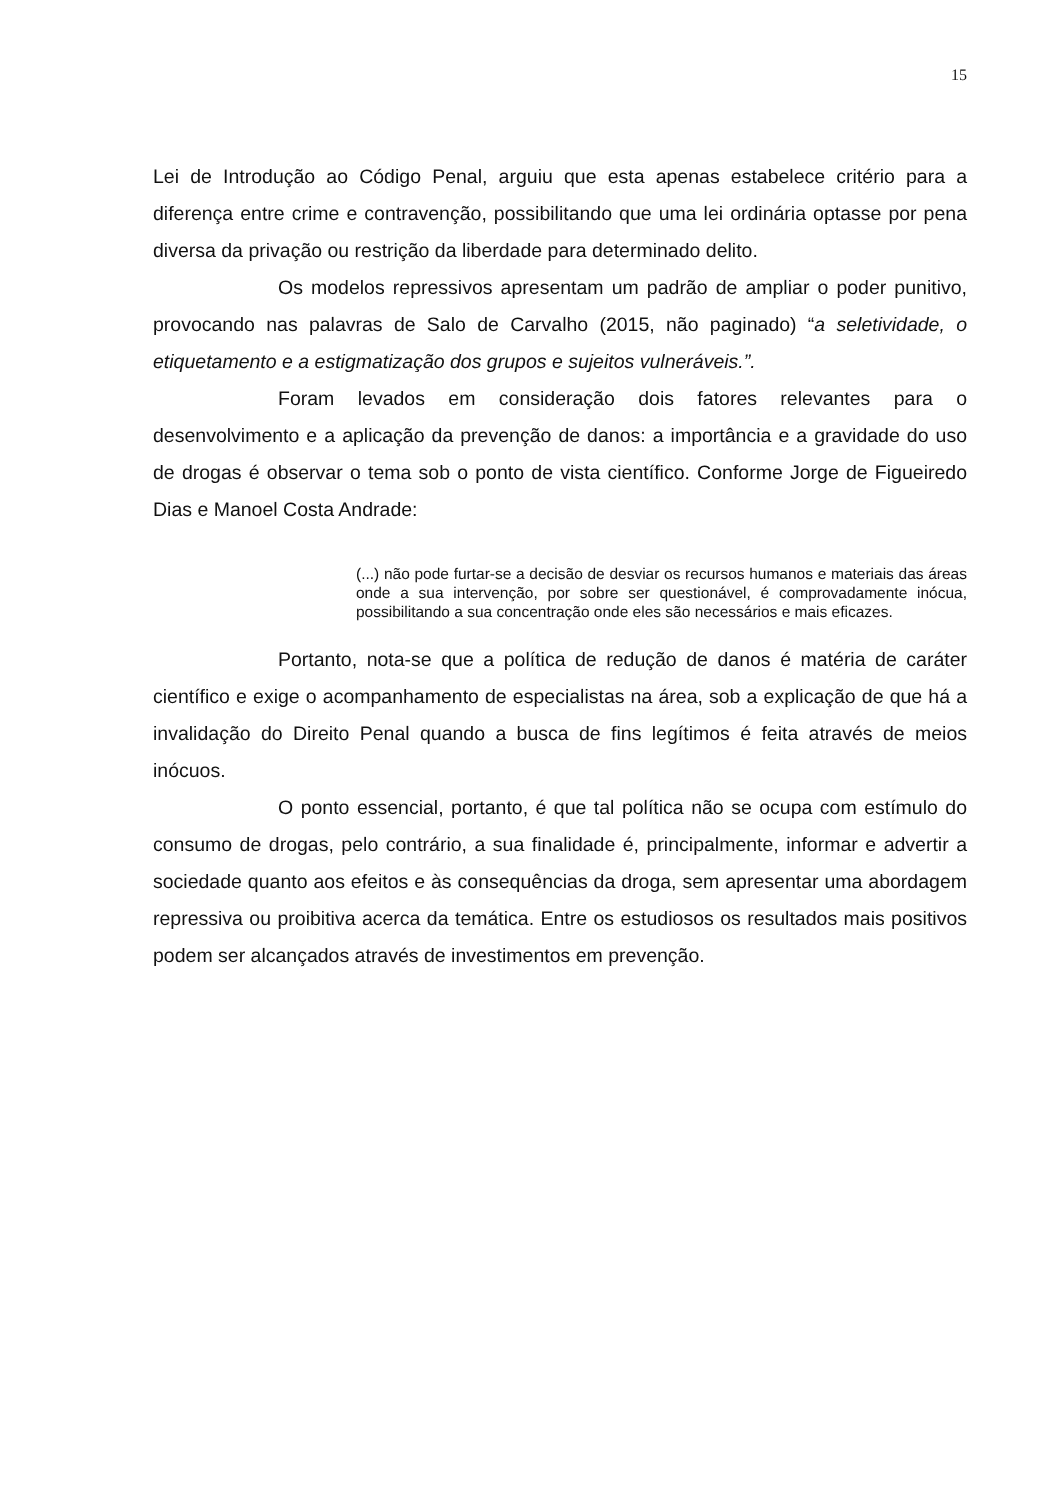15
Lei de Introdução ao Código Penal, arguiu que esta apenas estabelece critério para a diferença entre crime e contravenção, possibilitando que uma lei ordinária optasse por pena diversa da privação ou restrição da liberdade para determinado delito.
Os modelos repressivos apresentam um padrão de ampliar o poder punitivo, provocando nas palavras de Salo de Carvalho (2015, não paginado) “a seletividade, o etiquetamento e a estigmatização dos grupos e sujeitos vulneráveis.”.
Foram levados em consideração dois fatores relevantes para o desenvolvimento e a aplicação da prevenção de danos: a importância e a gravidade do uso de drogas é observar o tema sob o ponto de vista científico. Conforme Jorge de Figueiredo Dias e Manoel Costa Andrade:
(...) não pode furtar-se a decisão de desviar os recursos humanos e materiais das áreas onde a sua intervenção, por sobre ser questionável, é comprovadamente inócua, possibilitando a sua concentração onde eles são necessários e mais eficazes.
Portanto, nota-se que a política de redução de danos é matéria de caráter científico e exige o acompanhamento de especialistas na área, sob a explicação de que há a invalidação do Direito Penal quando a busca de fins legítimos é feita através de meios inócuos.
O ponto essencial, portanto, é que tal política não se ocupa com estímulo do consumo de drogas, pelo contrário, a sua finalidade é, principalmente, informar e advertir a sociedade quanto aos efeitos e às consequências da droga, sem apresentar uma abordagem repressiva ou proibitiva acerca da temática. Entre os estudiosos os resultados mais positivos podem ser alcançados através de investimentos em prevenção.